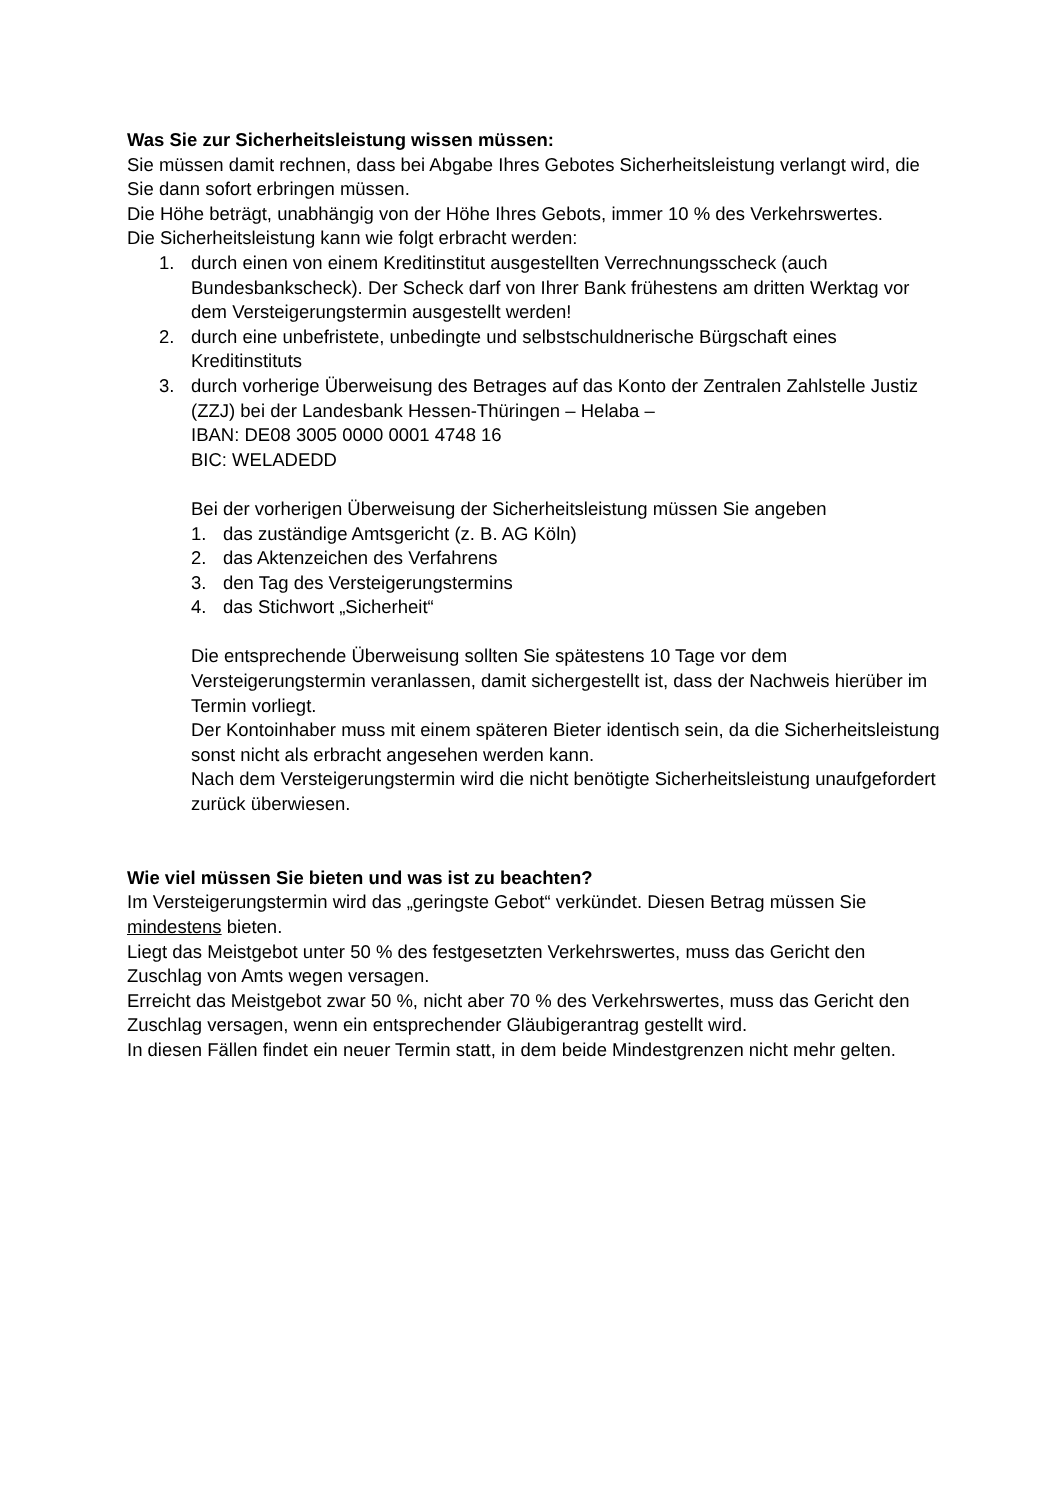Was Sie zur Sicherheitsleistung wissen müssen:
Sie müssen damit rechnen, dass bei Abgabe Ihres Gebotes Sicherheitsleistung verlangt wird, die Sie dann sofort erbringen müssen.
Die Höhe beträgt, unabhängig von der Höhe Ihres Gebots, immer 10 % des Verkehrswertes.
Die Sicherheitsleistung kann wie folgt erbracht werden:
1. durch einen von einem Kreditinstitut ausgestellten Verrechnungsscheck (auch Bundesbankscheck). Der Scheck darf von Ihrer Bank frühestens am dritten Werktag vor dem Versteigerungstermin ausgestellt werden!
2. durch eine unbefristete, unbedingte und selbstschuldnerische Bürgschaft eines Kreditinstituts
3. durch vorherige Überweisung des Betrages auf das Konto der Zentralen Zahlstelle Justiz (ZZJ) bei der Landesbank Hessen-Thüringen – Helaba –
IBAN: DE08 3005 0000 0001 4748 16
BIC: WELADEDD
Bei der vorherigen Überweisung der Sicherheitsleistung müssen Sie angeben
1. das zuständige Amtsgericht (z. B. AG Köln)
2. das Aktenzeichen des Verfahrens
3. den Tag des Versteigerungstermins
4. das Stichwort „Sicherheit“
Die entsprechende Überweisung sollten Sie spätestens 10 Tage vor dem Versteigerungstermin veranlassen, damit sichergestellt ist, dass der Nachweis hierüber im Termin vorliegt.
Der Kontoinhaber muss mit einem späteren Bieter identisch sein, da die Sicherheitsleistung sonst nicht als erbracht angesehen werden kann.
Nach dem Versteigerungstermin wird die nicht benötigte Sicherheitsleistung unaufgefordert zurück überwiesen.
Wie viel müssen Sie bieten und was ist zu beachten?
Im Versteigerungstermin wird das „geringste Gebot“ verkündet. Diesen Betrag müssen Sie mindestens bieten.
Liegt das Meistgebot unter 50 % des festgesetzten Verkehrswertes, muss das Gericht den Zuschlag von Amts wegen versagen.
Erreicht das Meistgebot zwar 50 %, nicht aber 70 % des Verkehrswertes, muss das Gericht den Zuschlag versagen, wenn ein entsprechender Gläubigerantrag gestellt wird.
In diesen Fällen findet ein neuer Termin statt, in dem beide Mindestgrenzen nicht mehr gelten.